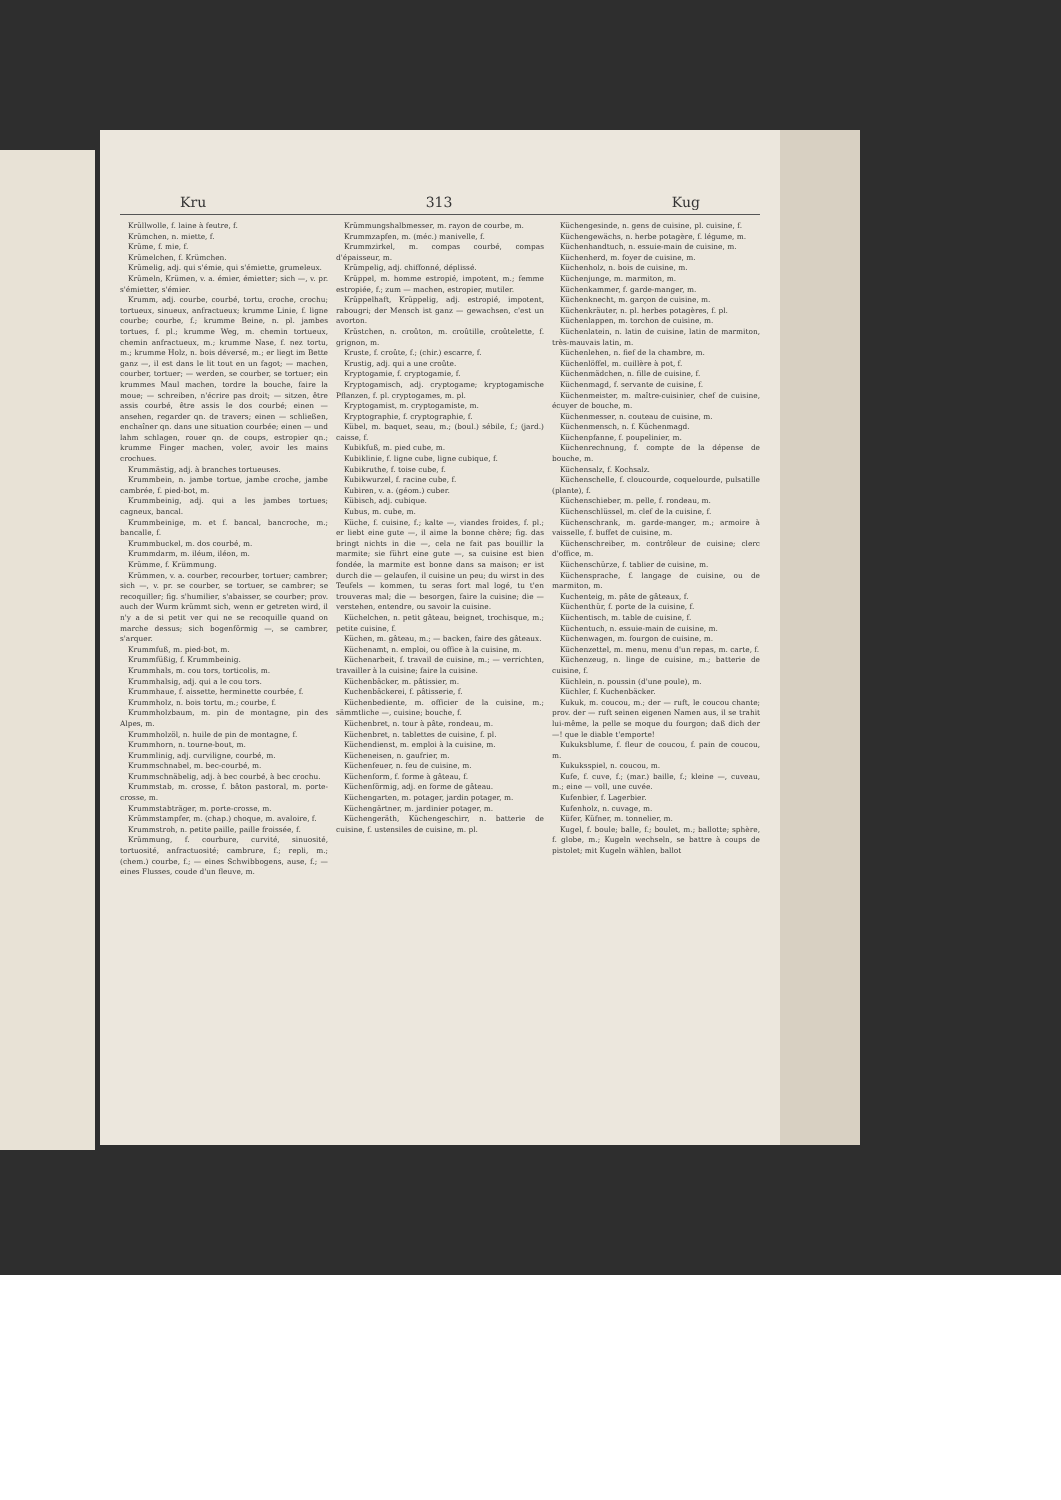Kru 313 Kug
Krüllwolle, f. laine à feutre, f.
Krümchen, n. miette, f.
Krüme, f. mie, f.
Krümelchen, f. Krümchen.
Krümelig, adj. qui s'émie, qui s'émiette, grumeleux.
Krümeln, Krümen, v. a. émier, émietter; sich —, v. pr. s'émietter, s'émier.
Krumm, adj. courbe, courbé, tortu, croche, crochu; tortueux, sinueux, anfractueux; krumme Linie, f. ligne courbe; courbe, f.; krumme Beine, n. pl. jambes tortues, f. pl.; krumme Weg, m. chemin tortueux, chemin anfractueux, m.; krumme Nase, f. nez tortu, m.; krumme Holz, n. bois déversé, m.; er liegt im Bette ganz —, il est dans le lit tout en un fagot; — machen, courber, tortuer; — werden, se courber, se tortuer; ein krummes Maul machen, tordre la bouche, faire la moue; — schreiben, n'écrire pas droit; — sitzen, être assis courbé, être assis le dos courbé; einen — ansehen, regarder qn. de travers; einen — schließen, enchaîner qn. dans une situation courbée; einen — und lahm schlagen, rouer qn. de coups, estropier qn.; krumme Finger machen, voler, avoir les mains crochues.
Krummästig, adj. à branches tortueuses.
Krummbein, n. jambe tortue, jambe croche, jambe cambrée, f. pied-bot, m.
Krummbeinig, adj. qui a les jambes tortues; cagneux, bancal.
Krummbeinige, m. et f. bancal, bancroche, m.; bancalle, f.
Krummbuckel, m. dos courbé, m.
Krummdarm, m. iléum, iléon, m.
Krümme, f. Krümmung.
Krümmen, v. a. courber, recourber, tortuer; cambrer; sich —, v. pr. se courber, se tortuer, se cambrer; se recoquiller; fig. s'humilier, s'abaisser, se courber; prov. auch der Wurm krümmt sich, wenn er getreten wird, il n'y a de si petit ver qui ne se recoquille quand on marche dessus; sich bogenförmig —, se cambrer, s'arquer.
Krummfuß, m. pied-bot, m.
Krummfüßig, f. Krummbeinig.
Krummhals, m. cou tors, torticolis, m.
Krummhalsig, adj. qui a le cou tors.
Krummhaue, f. aissette, herminette courbée, f.
Krummholz, n. bois tortu, m.; courbe, f.
Krummholzbaum, m. pin de montagne, pin des Alpes, m.
Krummholzöl, n. huile de pin de montagne, f.
Krummhorn, n. tourne-bout, m.
Krummlinig, adj. curviligne, courbé, m.
Krummschnabel, m. bec-courbé, m.
Krummschnäbelig, adj. à bec courbé, à bec crochu.
Krummstab, m. crosse, f. bâton pastoral, m. porte-crosse, m.
Krummstabträger, m. porte-crosse, m.
Krümmstampfer, m. (chap.) choque, m. avaloire, f.
Krummstroh, n. petite paille, paille froissée, f.
Krümmung, f. courbure, curvité, sinuosité, tortuosité, anfractuosité; cambrure, f.; repli, m.; (chem.) courbe, f.; — eines Schwibbogens, ause, f.; — eines Flusses, coude d'un fleuve, m.
Krümmungshalbmesser, m. rayon de courbe, m.
Krummzapfen, m. (méc.) manivelle, f.
Krummzirkel, m. compas courbé, compas d'épaisseur, m.
Krümpelig, adj. chiffonné, déplissé.
Krüppel, m. homme estropié, impotent, m.; femme estropiée, f.; zum — machen, estropier, mutiler.
Krüppelhaft, Krüppelig, adj. estropié, impotent, rabougri; der Mensch ist ganz — gewachsen, c'est un avorton.
Krüstchen, n. croûton, m. croûtille, croûtelette, f. grignon, m.
Kruste, f. croûte, f.; (chir.) escarre, f.
Krustig, adj. qui a une croûte.
Kryptogamie, f. cryptogamie, f.
Kryptogamisch, adj. cryptogame; kryptogamische Pflanzen, f. pl. cryptogames, m. pl.
Kryptogamist, m. cryptogamiste, m.
Kryptographie, f. cryptographie, f.
Kübel, m. baquet, seau, m.; (boul.) sébile, f.; (jard.) caisse, f.
Kubikfuß, m. pied cube, m.
Kubiklinie, f. ligne cube, ligne cubique, f.
Kubikruthe, f. toise cube, f.
Kubikwurzel, f. racine cube, f.
Kubiren, v. a. (géom.) cuber.
Kübisch, adj. cubique.
Kubus, m. cube, m.
Küche, f. cuisine, f.; kalte —, viandes froides, f. pl.; er liebt eine gute —, il aime la bonne chère; fig. das bringt nichts in die —, cela ne fait pas bouillir la marmite; sie führt eine gute —, sa cuisine est bien fondée, la marmite est bonne dans sa maison; er ist durch die — gelaufen, il cuisine un peu; du wirst in des Teufels — kommen, tu seras fort mal logé, tu t'en trouveras mal; die — besorgen, faire la cuisine; die — verstehen, entendre, ou savoir la cuisine.
Küchelchen, n. petit gâteau, beignet, trochisque, m.; petite cuisine, f.
Küchen, m. gâteau, m.; — backen, faire des gâteaux.
Küchenamt, n. emploi, ou office à la cuisine, m.
Küchenarbeit, f. travail de cuisine, m.; — verrichten, travailler à la cuisine; faire la cuisine.
Küchenbäcker, m. pâtissier, m.
Kuchenbäckerei, f. pâtisserie, f.
Küchenbediente, m. officier de la cuisine, m.; sämmtliche —, cuisine; bouche, f.
Küchenbret, n. tour à pâte, rondeau, m.
Küchenbret, n. tablettes de cuisine, f. pl.
Küchendienst, m. emploi à la cuisine, m.
Kücheneisen, n. gaufrier, m.
Küchenfeuer, n. feu de cuisine, m.
Küchenform, f. forme à gâteau, f.
Küchenförmig, adj. en forme de gâteau.
Küchengarten, m. potager, jardin potager, m.
Küchengärtner, m. jardinier potager, m.
Küchengeräth, Küchengeschirr, n. batterie de cuisine, f. ustensiles de cuisine, m. pl.
Küchengesinde, n. gens de cuisine, pl. cuisine, f.
Küchengewächs, n. herbe potagère, f. légume, m.
Küchenhandtuch, n. essuie-main de cuisine, m.
Küchenherd, m. foyer de cuisine, m.
Küchenholz, n. bois de cuisine, m.
Küchenjunge, m. marmiton, m.
Küchenkammer, f. garde-manger, m.
Küchenknecht, m. garçon de cuisine, m.
Küchenkräuter, n. pl. herbes potagères, f. pl.
Küchenlappen, m. torchon de cuisine, m.
Küchenlatein, n. latin de cuisine, latin de marmiton, très-mauvais latin, m.
Küchenlehen, n. fief de la chambre, m.
Küchenlöffel, m. cuillère à pot, f.
Küchenmädchen, n. fille de cuisine, f.
Küchenmagd, f. servante de cuisine, f.
Küchenmeister, m. maître-cuisinier, chef de cuisine, écuyer de bouche, m.
Küchenmesser, n. couteau de cuisine, m.
Küchenmensch, n. f. Küchenmagd.
Küchenpfanne, f. poupelinier, m.
Küchenrechnung, f. compte de la dépense de bouche, m.
Küchensalz, f. Kochsalz.
Küchenschelle, f. cloucourde, coquelourde, pulsatille (plante), f.
Küchenschieber, m. pelle, f. rondeau, m.
Küchenschlüssel, m. clef de la cuisine, f.
Küchenschrank, m. garde-manger, m.; armoire à vaisselle, f. buffet de cuisine, m.
Küchenschreiber, m. contrôleur de cuisine; clerc d'office, m.
Küchenschürze, f. tablier de cuisine, m.
Küchensprache, f. langage de cuisine, ou de marmiton, m.
Kuchenteig, m. pâte de gâteaux, f.
Küchenthür, f. porte de la cuisine, f.
Küchentisch, m. table de cuisine, f.
Küchentuch, n. essuie-main de cuisine, m.
Küchenwagen, m. fourgon de cuisine, m.
Küchenzettel, m. menu, menu d'un repas, m. carte, f.
Küchenzeug, n. linge de cuisine, m.; batterie de cuisine, f.
Küchlein, n. poussin (d'une poule), m.
Küchler, f. Kuchenbäcker.
Kukuk, m. coucou, m.; der — ruft, le coucou chante; prov. der — ruft seinen eigenen Namen aus, il se trahit lui-même, la pelle se moque du fourgon; daß dich der —! que le diable t'emporte!
Kukuksblume, f. fleur de coucou, f. pain de coucou, m.
Kukuksspiel, n. coucou, m.
Kufe, f. cuve, f.; (mar.) baille, f.; kleine —, cuveau, m.; eine — voll, une cuvée.
Kufenbier, f. Lagerbier.
Kufenholz, n. cuvage, m.
Küfer, Küfner, m. tonnelier, m.
Kugel, f. boule; balle, f.; boulet, m.; ballotte; sphère, f. globe, m.; Kugeln wechseln, se battre à coups de pistolet; mit Kugeln wählen, ballot